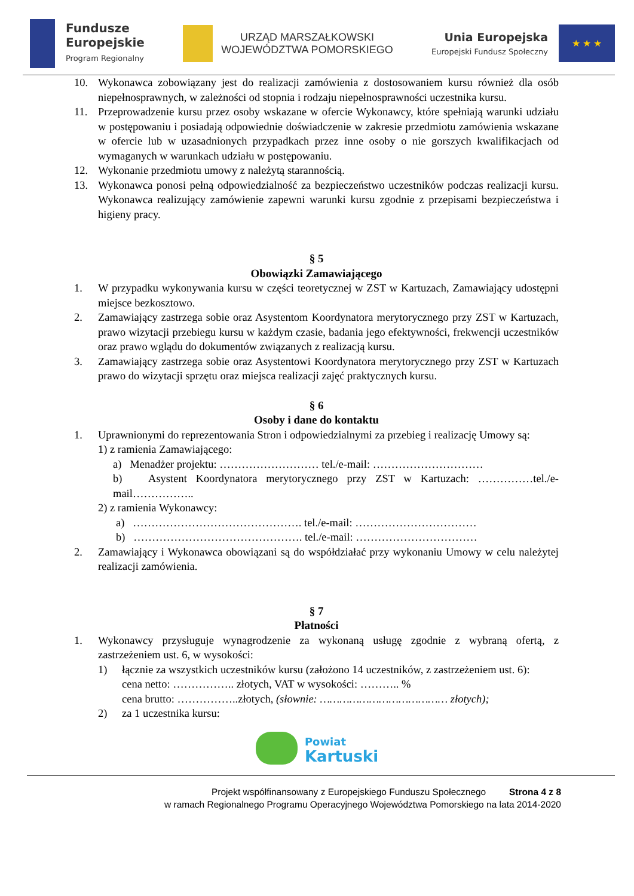Fundusze
Europejskie
Program Regionalny
URZĄD MARSZAŁKOWSKI
WOJEWÓDZTWA POMORSKIEGO
Unia Europejska
Europejski Fundusz Społeczny
★ ★ ★
10. Wykonawca zobowiązany jest do realizacji zamówienia z dostosowaniem kursu również dla osób niepełnosprawnych, w zależności od stopnia i rodzaju niepełnosprawności uczestnika kursu.
11. Przeprowadzenie kursu przez osoby wskazane w ofercie Wykonawcy, które spełniają warunki udziału w postępowaniu i posiadają odpowiednie doświadczenie w zakresie przedmiotu zamówienia wskazane w ofercie lub w uzasadnionych przypadkach przez inne osoby o nie gorszych kwalifikacjach od wymaganych w warunkach udziału w postępowaniu.
12. Wykonanie przedmiotu umowy z należytą starannością.
13. Wykonawca ponosi pełną odpowiedzialność za bezpieczeństwo uczestników podczas realizacji kursu. Wykonawca realizujący zamówienie zapewni warunki kursu zgodnie z przepisami bezpieczeństwa i higieny pracy.
§ 5
Obowiązki Zamawiającego
1. W przypadku wykonywania kursu w części teoretycznej w ZST w Kartuzach, Zamawiający udostępni miejsce bezkosztowo.
2. Zamawiający zastrzega sobie oraz Asystentom Koordynatora merytorycznego przy ZST w Kartuzach, prawo wizytacji przebiegu kursu w każdym czasie, badania jego efektywności, frekwencji uczestników oraz prawo wglądu do dokumentów związanych z realizacją kursu.
3. Zamawiający zastrzega sobie oraz Asystentowi Koordynatora merytorycznego przy ZST w Kartuzach prawo do wizytacji sprzętu oraz miejsca realizacji zajęć praktycznych kursu.
§ 6
Osoby i dane do kontaktu
1. Uprawnionymi do reprezentowania Stron i odpowiedzialnymi za przebieg i realizację Umowy są:
1) z ramienia Zamawiającego:
a) Menadżer projektu: ……………………… tel./e-mail: …………………………
b) Asystent Koordynatora merytorycznego przy ZST w Kartuzach: ……………tel./e-mail……………..
2) z ramienia Wykonawcy:
a) ………………………………………. tel./e-mail: ……………………………
b) ………………………………………. tel./e-mail: ……………………………
2. Zamawiający i Wykonawca obowiązani są do współdziałać przy wykonaniu Umowy w celu należytej realizacji zamówienia.
§ 7
Płatności
1. Wykonawcy przysługuje wynagrodzenie za wykonaną usługę zgodnie z wybraną ofertą, z zastrzeżeniem ust. 6, w wysokości:
1) łącznie za wszystkich uczestników kursu (założono 14 uczestników, z zastrzeżeniem ust. 6):
cena netto: …………….. złotych, VAT w wysokości: ……….. %
cena brutto: ……………..złotych, (słownie: ………………………………… złotych);
2) za 1 uczestnika kursu:
Powiat
Kartuski
Projekt współfinansowany z Europejskiego Funduszu Społecznego Strona 4 z 8
w ramach Regionalnego Programu Operacyjnego Województwa Pomorskiego na lata 2014-2020